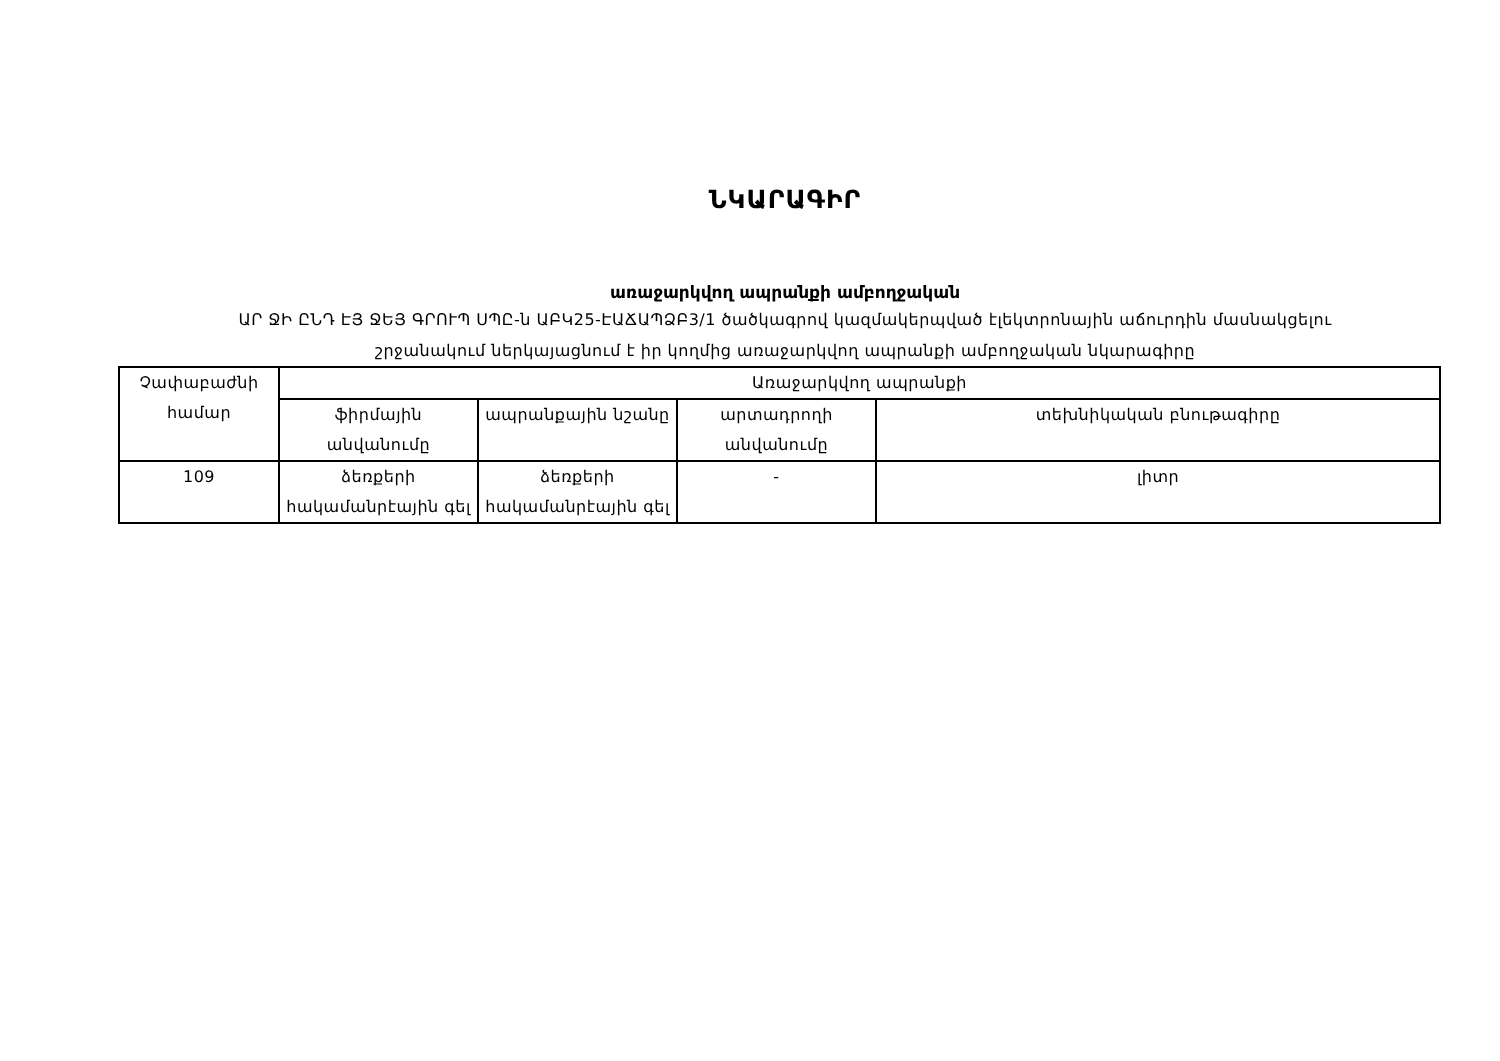ՆԿԱՐԱԳԻՐ
առաջարկվող ապրանքի ամբողջական
ԱՐ ՋԻ ԸՆԴ ԷՅ ՋԵՅ ԳՐՈՒՊ ՍՊԸ-ն ԱԲԿ25-ԷԱՃԱՊՁԲ3/1 ծածկագրով կազմակերպված էլեկտրոնային աճուրդին մասնակցելու
շրջանակում ներկայացնում է իր կողմից առաջարկվող ապրանքի ամբողջական նկարագիրը
| Չափաբաժնի համար | Առաջարկվող ապրանքի | | | |
| --- | --- | --- | --- | --- |
| | ֆիրմային անվանումը | ապրանքային նշանը | արտադրողի անվանումը | տեխնիկական բնութագիրը |
| 109 | ձեռքերի հակամանրէային գել | ձեռքերի հակամանրէային գել | - | լիտր |